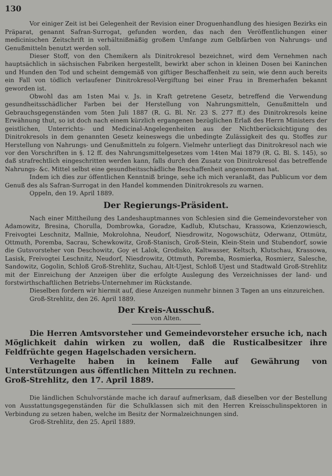130
Vor einiger Zeit ist bei Gelegenheit der Revision einer Droguenhandlung des hiesigen Bezirks ein Präparat, genannt Safran-Surrogat, gefunden worden, das nach den Veröffentlichungen einer medicinischen Zeitschrift in verhältnißmäßig großem Umfange zum Gelbfärben von Nahrungs- und Genußmitteln benutzt werden soll.
Dieser Stoff, von den Chemikern als Dinitrokresol bezeichnet, wird dem Vernehmen nach hauptsächlich in sächsischen Fabriken hergestellt, bewirkt aber schon in kleinen Dosen bei Kaninchen und Hunden den Tod und scheint demgemäß von giftiger Beschaffenheit zu sein, wie denn auch bereits ein Fall von tödlich verlaufener Dinitrokresol-Vergiftung bei einer Frau in Bremerhafen bekannt geworden ist.
Obwohl das am 1sten Mai v. Js. in Kraft getretene Gesetz, betreffend die Verwendung gesundheitsschädlicher Farben bei der Herstellung von Nahrungsmitteln, Genußmitteln und Gebrauchsgegenständen vom 5ten Juli 1887 (R. G. Bl. Nr. 23 S. 277 ff.) des Dinitrokresols keine Erwähnung thut, so ist doch nach einem kürzlich ergangenen bezüglichen Erlaß des Herrn Ministers der geistlichen, Unterrichts- und Medicinal-Angelegenheiten aus der Nichtberücksichtigung des Dinitrokresols in dem genannten Gesetz keineswegs die unbedingte Zulässigkeit des qu. Stoffes zur Herstellung von Nahrungs- und Genußmitteln zu folgern. Vielmehr unterliegt das Dinitrokresol nach wie vor den Vorschriften in §. 12 ff. des Nahrungsmittelgesetzes vom 14ten Mai 1879 (R. G. Bl. S. 145), so daß strafrechtlich eingeschritten werden kann, falls durch den Zusatz von Dinitrokresol das betreffende Nahrungs- &c. Mittel selbst eine gesundheitsschädliche Beschaffenheit angenommen hat.
Indem ich dies zur öffentlichen Kenntniß bringe, sehe ich mich veranlaßt, das Publicum vor dem Genuß des als Safran-Surrogat in den Handel kommenden Dinitrokresols zu warnen.
Oppeln, den 19. April 1889.
Der Regierungs-Präsident.
Nach einer Mittheilung des Landeshauptmannes von Schlesien sind die Gemeindevorsteher von Adamowitz, Bresina, Chorulla, Dombrowka, Goradze, Kadlub, Klutschau, Krassowa, Kzienzowiesch, Freivogtei Leschnitz, Mallnie, Mokrolohna, Neudorf, Niesdrowitz, Nogowschütz, Oderwanz, Ottmütz, Ottmuth, Poremba, Sacrau, Schewkowitz, Groß-Stanisch, Groß-Stein, Klein-Stein und Stubendorf, sowie die Gutsvorsteher von Deschowitz, Goy et Lalok, Grodisko, Kaltwasser, Keltsch, Klutschau, Krassowa, Lasisk, Freivogtei Leschnitz, Neudorf, Niesdrowitz, Ottmuth, Poremba, Rosmierka, Rosmierz, Salesche, Sandowitz, Gogolin, Schloß Groß-Strehlitz, Suchau, Alt-Ujest, Schloß Ujest und Stadtwald Groß-Strehlitz mit der Einreichung der Anzeigen über die erfolgte Auslegung des Verzeichnisses der land- und forstwirthschaftlichen Betriebs-Unternehmer im Rückstande.
Dieselben fordern wir hiermit auf, diese Anzeigen nunmehr binnen 3 Tagen an uns einzureichen.
Groß-Strehlitz, den 26. April 1889.
Der Kreis-Ausschuß.
von Alten.
Die Herren Amtsvorsteher und Gemeindevorsteher ersuche ich, nach Möglichkeit dahin wirken zu wollen, daß die Rusticalbesitzer ihre Feldfrüchte gegen Hagelschaden versichern.
Verhagelte haben in keinem Falle auf Gewährung von Unterstützungen aus öffentlichen Mitteln zu rechnen.
Groß-Strehlitz, den 17. April 1889.
Die ländlichen Schulvorstände mache ich darauf aufmerksam, daß dieselben vor der Bestellung von Ausstattungsgegenständen für die Schulklassen sich mit den Herren Kreisschulinspektoren in Verbindung zu setzen haben, welche im Besitz der Normalzeichnungen sind.
Groß-Strehlitz, den 25. April 1889.